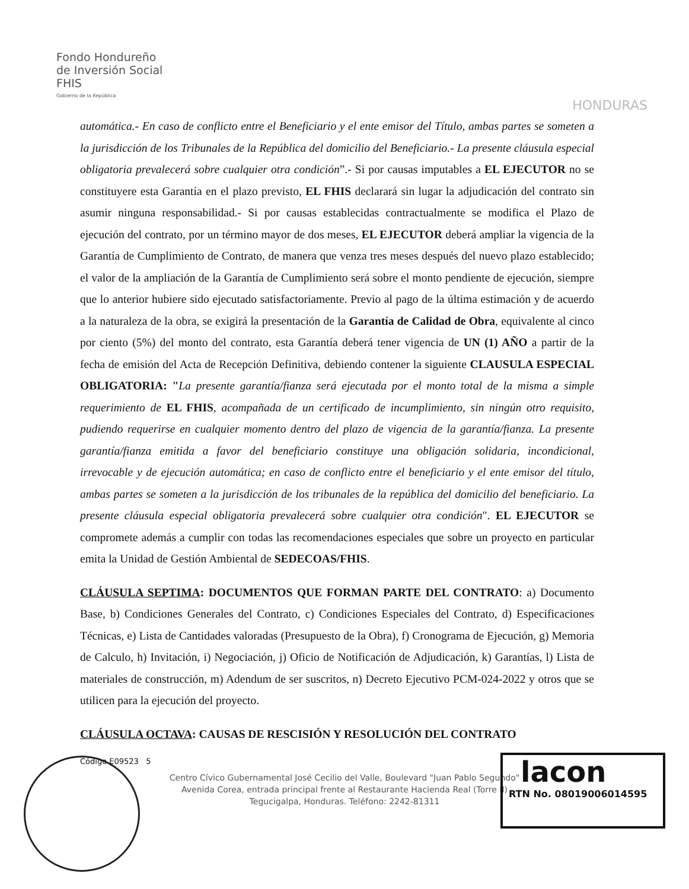Fondo Hondureño
de Inversión Social
FHIS
Gobierno de la República
HONDURAS
automática.- En caso de conflicto entre el Beneficiario y el ente emisor del Título, ambas partes se someten a la jurisdicción de los Tribunales de la República del domicilio del Beneficiario.- La presente cláusula especial obligatoria prevalecerá sobre cualquier otra condición”.- Si por causas imputables a EL EJECUTOR no se constituyere esta Garantía en el plazo previsto, EL FHIS declarará sin lugar la adjudicación del contrato sin asumir ninguna responsabilidad.- Si por causas establecidas contractualmente se modifica el Plazo de ejecución del contrato, por un término mayor de dos meses, EL EJECUTOR deberá ampliar la vigencia de la Garantía de Cumplimiento de Contrato, de manera que venza tres meses después del nuevo plazo establecido; el valor de la ampliación de la Garantía de Cumplimiento será sobre el monto pendiente de ejecución, siempre que lo anterior hubiere sido ejecutado satisfactoriamente. Previo al pago de la última estimación y de acuerdo a la naturaleza de la obra, se exigirá la presentación de la Garantía de Calidad de Obra, equivalente al cinco por ciento (5%) del monto del contrato, esta Garantía deberá tener vigencia de UN (1) AÑO a partir de la fecha de emisión del Acta de Recepción Definitiva, debiendo contener la siguiente CLAUSULA ESPECIAL OBLIGATORIA: "La presente garantía/fianza será ejecutada por el monto total de la misma a simple requerimiento de EL FHIS, acompañada de un certificado de incumplimiento, sin ningún otro requisito, pudiendo requerirse en cualquier momento dentro del plazo de vigencia de la garantía/fianza. La presente garantía/fianza emitida a favor del beneficiario constituye una obligación solidaria, incondicional, irrevocable y de ejecución automática; en caso de conflicto entre el beneficiario y el ente emisor del título, ambas partes se someten a la jurisdicción de los tribunales de la república del domicilio del beneficiario. La presente cláusula especial obligatoria prevalecerá sobre cualquier otra condición". EL EJECUTOR se compromete además a cumplir con todas las recomendaciones especiales que sobre un proyecto en particular emita la Unidad de Gestión Ambiental de SEDECOAS/FHIS.
CLÁUSULA SEPTIMA: DOCUMENTOS QUE FORMAN PARTE DEL CONTRATO: a) Documento Base, b) Condiciones Generales del Contrato, c) Condiciones Especiales del Contrato, d) Especificaciones Técnicas, e) Lista de Cantidades valoradas (Presupuesto de la Obra), f) Cronograma de Ejecución, g) Memoria de Calculo, h) Invitación, i) Negociación, j) Oficio de Notificación de Adjudicación, k) Garantías, l) Lista de materiales de construcción, m) Adendum de ser suscritos, n) Decreto Ejecutivo PCM-024-2022 y otros que se utilicen para la ejecución del proyecto.
CLÁUSULA OCTAVA: CAUSAS DE RESCISIÓN Y RESOLUCIÓN DEL CONTRATO
Código E09523 5
Centro Cívico Gubernamental José Cecilio del Valle, Boulevard "Juan Pablo Segundo"
Avenida Corea, entrada principal frente al Restaurante Hacienda Real (Torre II)
Tegucigalpa, Honduras. Teléfono: 2242-81311
lacon
RTN No. 08019006014595